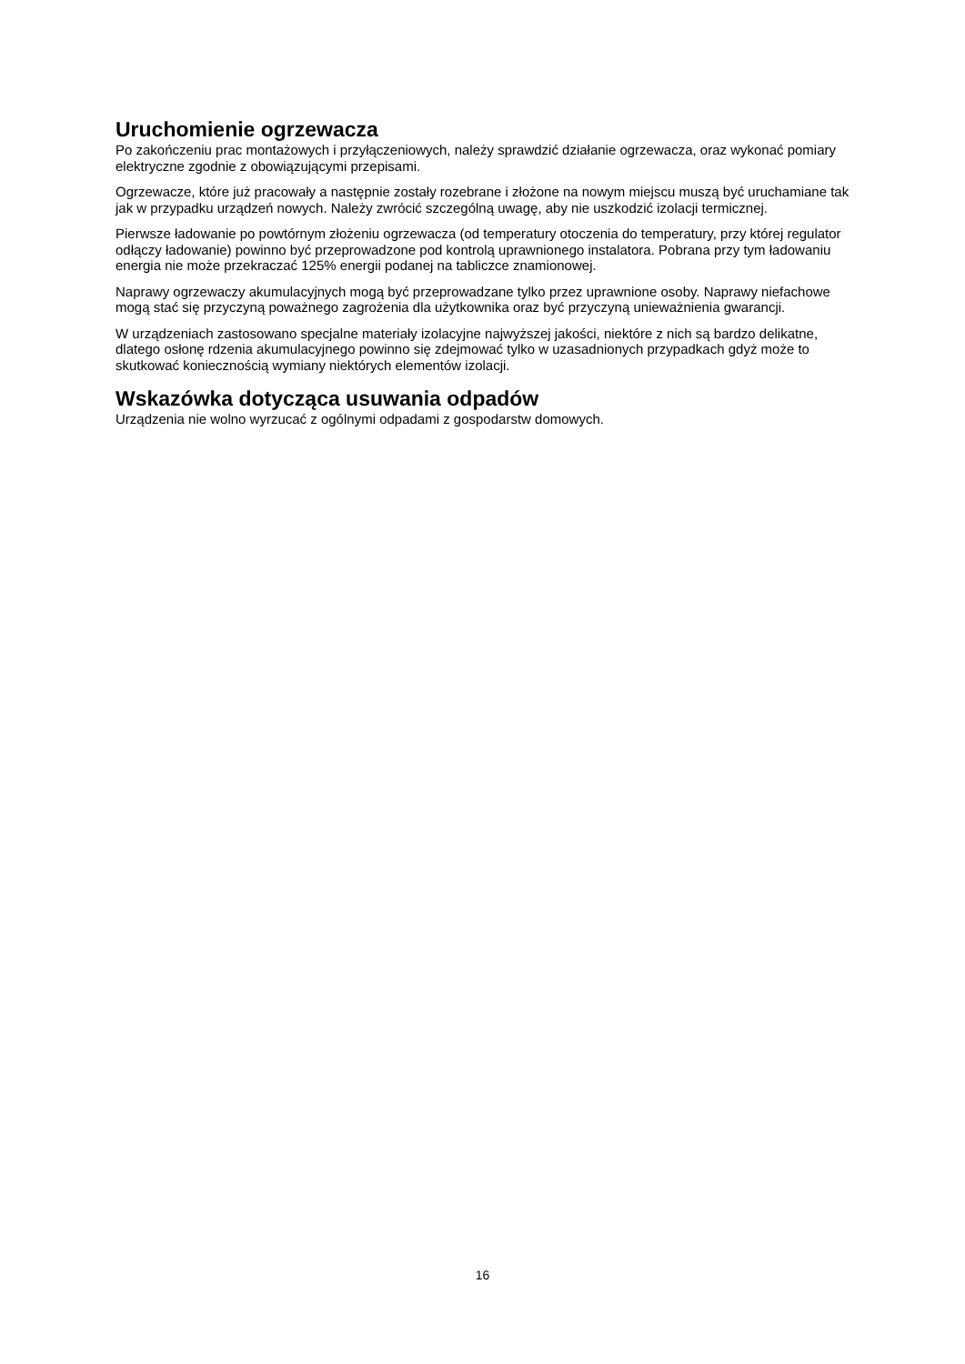Uruchomienie ogrzewacza
Po zakończeniu prac montażowych i przyłączeniowych, należy sprawdzić działanie ogrzewacza, oraz wykonać pomiary elektryczne zgodnie z obowiązującymi przepisami.
Ogrzewacze, które już pracowały a następnie zostały rozebrane i złożone na nowym miejscu muszą być uruchamiane tak jak w przypadku urządzeń nowych. Należy zwrócić szczególną uwagę, aby nie uszkodzić izolacji termicznej.
Pierwsze ładowanie po powtórnym złożeniu ogrzewacza (od temperatury otoczenia do temperatury, przy której regulator odłączy ładowanie) powinno być przeprowadzone pod kontrolą uprawnionego instalatora. Pobrana przy tym ładowaniu energia nie może przekraczać 125% energii podanej na tabliczce znamionowej.
Naprawy ogrzewaczy akumulacyjnych mogą być przeprowadzane tylko przez uprawnione osoby. Naprawy niefachowe mogą stać się przyczyną poważnego zagrożenia dla użytkownika oraz być przyczyną unieważnienia gwarancji.
W urządzeniach zastosowano specjalne materiały izolacyjne najwyższej jakości, niektóre z nich są bardzo delikatne, dlatego osłonę rdzenia akumulacyjnego powinno się zdejmować tylko w uzasadnionych przypadkach gdyż może to skutkować koniecznością wymiany niektórych elementów izolacji.
Wskazówka dotycząca usuwania odpadów
Urządzenia nie wolno wyrzucać z ogólnymi odpadami z gospodarstw domowych.
16